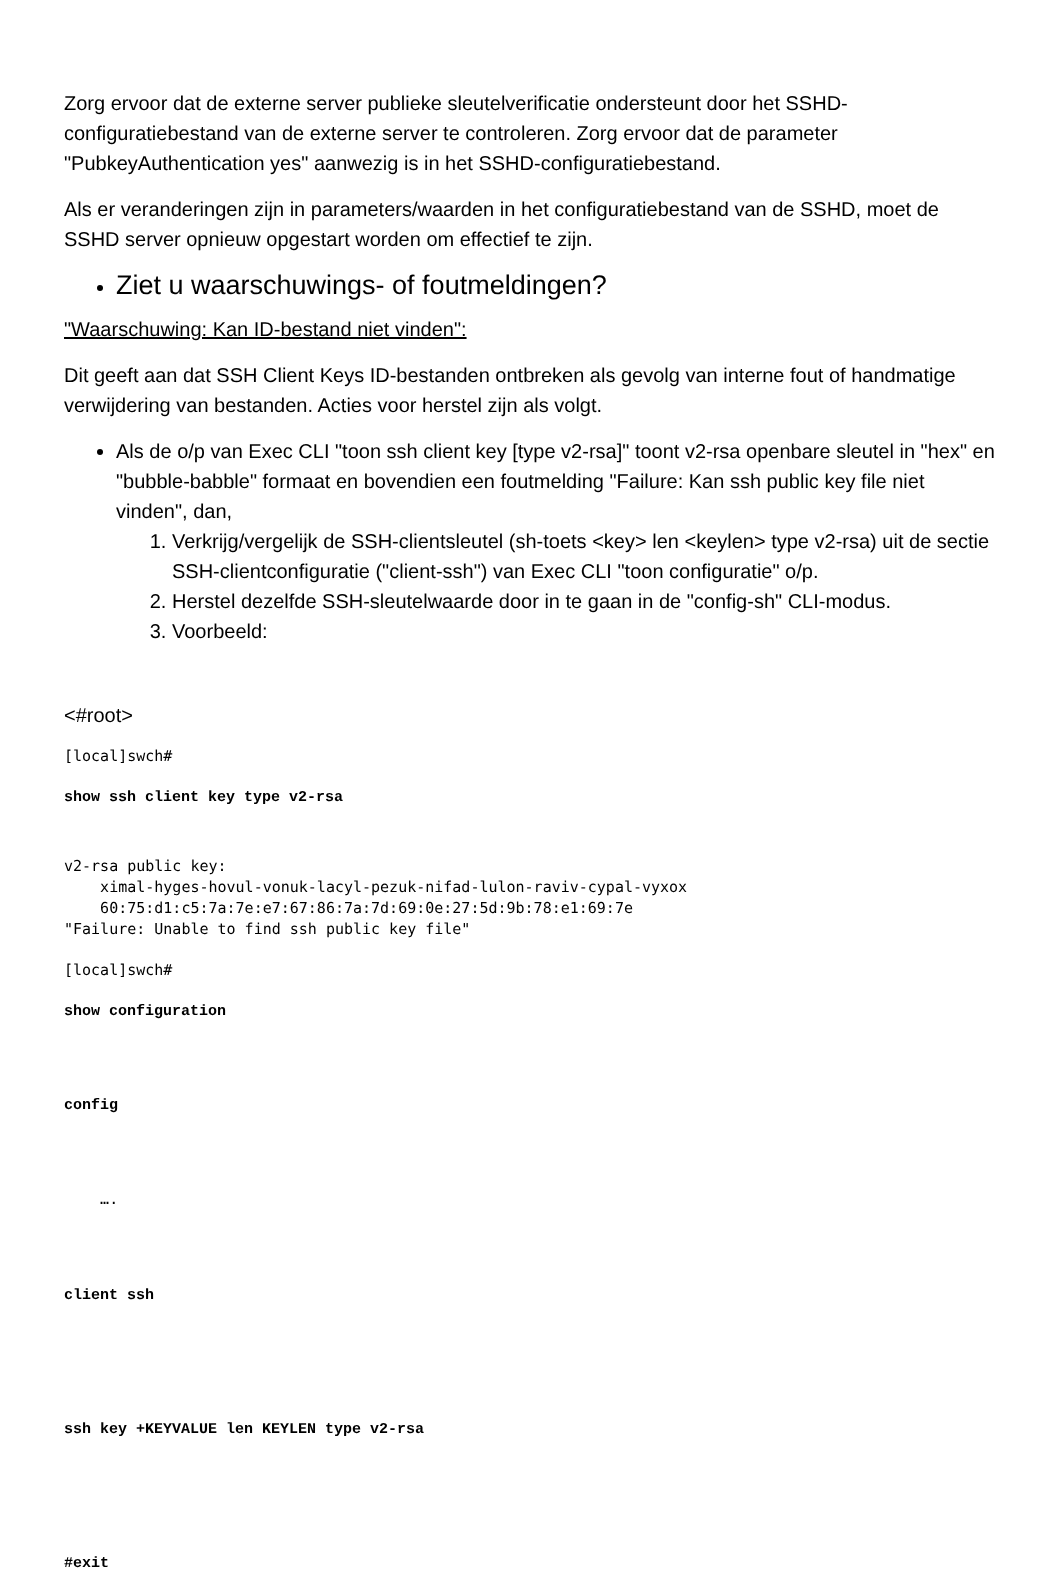Zorg ervoor dat de externe server publieke sleutelverificatie ondersteunt door het SSHD-configuratiebestand van de externe server te controleren. Zorg ervoor dat de parameter "PubkeyAuthentication yes" aanwezig is in het SSHD-configuratiebestand.
Als er veranderingen zijn in parameters/waarden in het configuratiebestand van de SSHD, moet de SSHD server opnieuw opgestart worden om effectief te zijn.
Ziet u waarschuwings- of foutmeldingen?
"Waarschuwing: Kan ID-bestand niet vinden":
Dit geeft aan dat SSH Client Keys ID-bestanden ontbreken als gevolg van interne fout of handmatige verwijdering van bestanden. Acties voor herstel zijn als volgt.
Als de o/p van Exec CLI "toon ssh client key [type v2-rsa]" toont v2-rsa openbare sleutel in "hex" en "bubble-babble" formaat en bovendien een foutmelding "Failure: Kan ssh public key file niet vinden", dan,
1. Verkrijg/vergelijk de SSH-clientsleutel (sh-toets <key> len <keylen> type v2-rsa) uit de sectie SSH-clientconfiguratie ("client-ssh") van Exec CLI "toon configuratie" o/p.
2. Herstel dezelfde SSH-sleutelwaarde door in te gaan in de "config-sh" CLI-modus.
3. Voorbeeld:
<#root>
[local]swch#
show ssh client key type v2-rsa
v2-rsa public key:
    ximal-hyges-hovul-vonuk-lacyl-pezuk-nifad-lulon-raviv-cypal-vyxox
    60:75:d1:c5:7a:7e:e7:67:86:7a:7d:69:0e:27:5d:9b:78:e1:69:7e
"Failure: Unable to find ssh public key file"
[local]swch#
show configuration
config
    ….
client ssh
ssh key +KEYVALUE len KEYLEN type v2-rsa
#exit